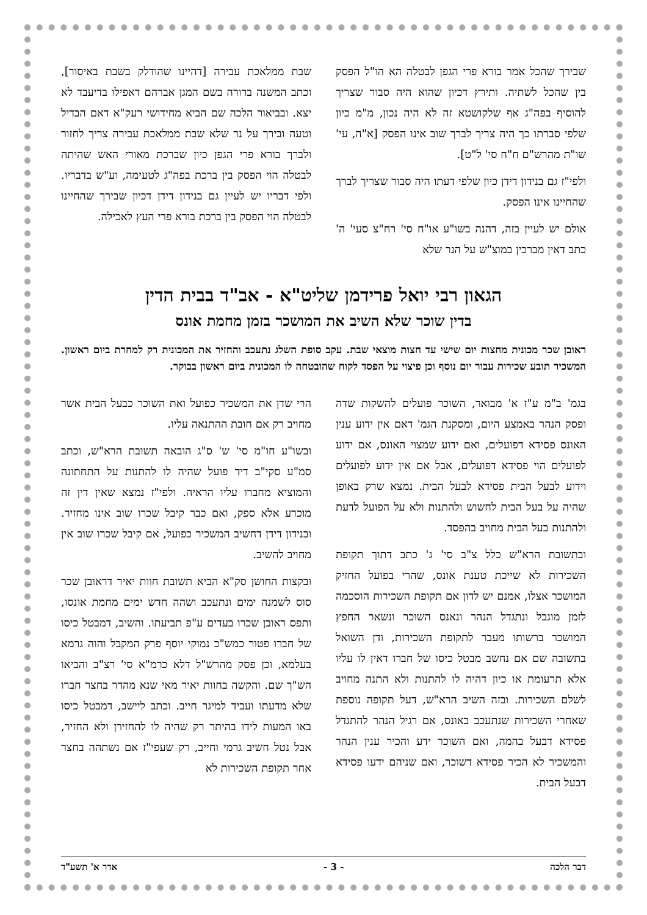שבירך שהכל אמר בורא פרי הגפן לבטלה הא הו"ל הפסק בין שהכל לשתיה. ותירץ דכיון שהוא היה סבור שצריך להוסיף בפה"ג אף שלקושטא זה לא היה נכון, מ"מ כיון שלפי סברתו כך היה צריך לברך שוב אינו הפסק [א"ה, עי' שו"ת מהרש"ם ח"ח סי' ל"ט].
ולפי"ז גם בנידון דידן כיון שלפי דעתו היה סבור שצריך לברך שהחיינו אינו הפסק.
אולם יש לעיין בזה, דהנה בשו"ע או"ח סי' רח"צ סעי' ה' כתב דאין מברכין במוצ"ש על הנר שלא
שבת ממלאכת עבירה [דהיינו שהודלק בשבת באיסור], וכתב המשנה ברורה בשם המגן אברהם דאפילו בדיעבד לא יצא. ובביאור הלכה שם הביא מחידושי רעק"א דאם הבדיל וטעה ובירך על נר שלא שבת ממלאכת עבירה צריך לחזור ולברך בורא פרי הגפן כיון שברכת מאורי האש שהיתה לבטלה הוי הפסק בין ברכת בפה"ג לטעימה, וע"ש בדבריו. ולפי דבריו יש לעיין גם בנידון דידן דכיון שבירך שהחיינו לבטלה הוי הפסק בין ברכת בורא פרי העץ לאכילה.
הגאון רבי יואל פרידמן שליט"א - אב"ד בבית הדין
בדין שוכר שלא השיב את המושכר בזמן מחמת אונס
ראובן שכר מכונית מחצות יום שישי עד חצות מוצאי שבת. עקב סופת השלג נתעכב והחזיר את המכונית רק למחרת ביום ראשון. המשכיר תובע שכירות עבור יום נוסף וכן פיצוי על הפסד לקוח שהובטחה לו המכונית ביום ראשון בבוקר.
בגמ' ב"מ ע"ז א' מבואר, השוכר פועלים להשקות שדה ופסק הנהר באמצע היום, ומסקנת הגמ' דאם אין ידוע ענין האונס פסידא דפועלים, ואם ידוע שמצוי האונס, אם ידוע לפועלים הוי פסידא דפועלים, אבל אם אין ידוע לפועלים וידוע לבעל הבית פסידא לבעל הבית. נמצא שרק באופן שהיה על בעל הבית לחשוש ולהתנות ולא על הפועל לדעת ולהתנות בעל הבית מחויב בהפסד.
ובתשובת הרא"ש כלל צ"ב סי' ג' כתב דתוך תקופת השכירות לא שייכת טענת אונס, שהרי בפועל החזיק המושכר אצלו, אמנם יש לדון אם תקופת השכירות הוסכמה לזמן מוגבל ונתגדל הנהר ונאנס השוכר ונשאר החפץ המושכר ברשותו מעבר לתקופת השכירות, ודן השואל בתשובה שם אם נחשב מבטל כיסו של חברו דאין לו עליו אלא תרעומת או כיון דהיה לו להתנות ולא התנה מחויב לשלם השכירות. ובזה השיב הרא"ש, דעל תקופה נוספת שאחרי השכירות שנתעכב באונס, אם רגיל הנהר להתגדל פסידא דבעל בהמה, ואם השוכר ידע והכיר ענין הנהר והמשכיר לא הכיר פסידא דשוכר, ואם שניהם ידעו פסידא דבעל הבית.
הרי שדן את המשכיר כפועל ואת השוכר כבעל הבית אשר מחויב רק אם חובת ההתנאה עליו.
ובשו"ע חו"מ סי' ש' ס"ג הובאה תשובת הרא"ש, וכתב סמ"ע סקי"ב דיד פועל שהיה לו להתנות על התחתונה והמוציא מחברו עליו הראיה. ולפי"ז נמצא שאין דין זה מוכרע אלא ספק, ואם כבר קיבל שכרו שוב אינו מחזיר. ובנידון דידן דחשיב המשכיר כפועל, אם קיבל שכרו שוב אין מחויב להשיב.
ובקצות החושן סק"א הביא תשובת חוות יאיר דראובן שכר סוס לשמנה ימים ונתעכב ושהה חדש ימים מחמת אונסו, ותפס ראובן שכרו בעדים ע"פ תביעתו. והשיב, דמבטל כיסו של חברו פטור כמש"כ נמוקי יוסף פרק המקבל והוה גרמא בעלמא, וכן פסק מהרש"ל דלא כרמ"א סי' רצ"ב והביאו הש"ך שם. והקשה בחוות יאיר מאי שנא מהדר בחצר חברו שלא מדעתו ועביד למיגר חייב. וכתב ליישב, דמבטל כיסו באו המעות לידו בהיתר רק שהיה לו להחזירן ולא החזיר, אבל נטל חשיב גרמי וחייב, רק שעפי"ז אם נשתהה בחצר אחר תקופת השכירות לא
דבר הלכה - 3 - אדר א' תשע"ד